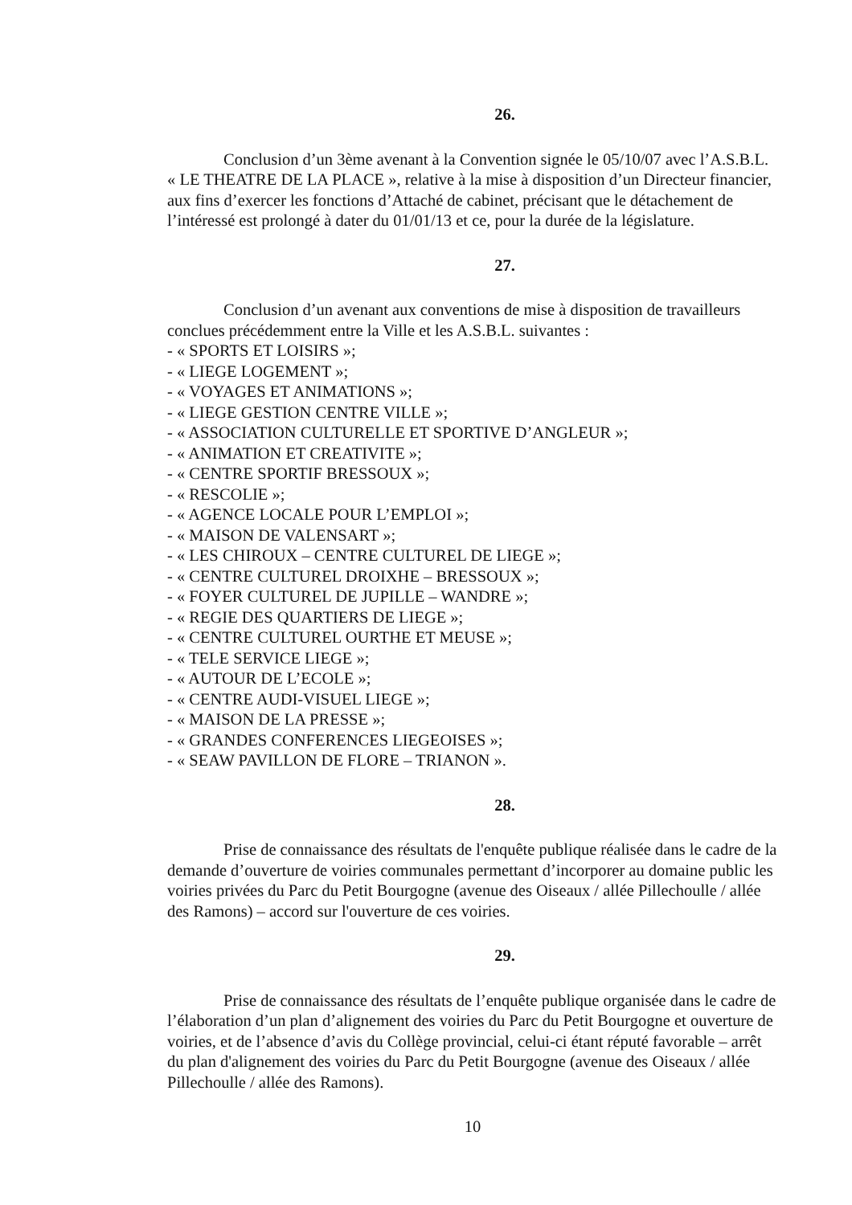26.
Conclusion d’un 3ème avenant à la Convention signée le 05/10/07 avec l’A.S.B.L. « LE THEATRE DE LA PLACE », relative à la mise à disposition d’un Directeur financier, aux fins d’exercer les fonctions d’Attaché de cabinet, précisant que le détachement de l’intéressé est prolongé à dater du 01/01/13 et ce, pour la durée de la législature.
27.
Conclusion d’un avenant aux conventions de mise à disposition de travailleurs conclues précédemment entre la Ville et les A.S.B.L. suivantes :
- « SPORTS ET LOISIRS »;
- « LIEGE LOGEMENT »;
- « VOYAGES ET ANIMATIONS »;
- « LIEGE GESTION CENTRE VILLE »;
- « ASSOCIATION CULTURELLE ET SPORTIVE D’ANGLEUR »;
- « ANIMATION ET CREATIVITE »;
- « CENTRE SPORTIF BRESSOUX »;
- « RESCOLIE »;
- « AGENCE LOCALE POUR L’EMPLOI »;
- « MAISON DE VALENSART »;
- « LES CHIROUX – CENTRE CULTUREL DE LIEGE »;
- « CENTRE CULTUREL DROIXHE – BRESSOUX »;
- « FOYER CULTUREL DE JUPILLE – WANDRE »;
- « REGIE DES QUARTIERS DE LIEGE »;
- « CENTRE CULTUREL OURTHE ET MEUSE »;
- « TELE SERVICE LIEGE »;
- « AUTOUR DE L’ECOLE »;
- « CENTRE AUDI-VISUEL LIEGE »;
- « MAISON DE LA PRESSE »;
- « GRANDES CONFERENCES LIEGEOISES »;
- « SEAW PAVILLON DE FLORE – TRIANON ».
28.
Prise de connaissance des résultats de l'enquête publique réalisée dans le cadre de la demande d’ouverture de voiries communales permettant d’incorporer au domaine public les voiries privées du Parc du Petit Bourgogne (avenue des Oiseaux / allée Pillechoulle / allée des Ramons) – accord sur l'ouverture de ces voiries.
29.
Prise de connaissance des résultats de l’enquête publique organisée dans le cadre de l’élaboration d’un plan d’alignement des voiries du Parc du Petit Bourgogne et ouverture de voiries, et de l’absence d’avis du Collège provincial, celui-ci étant réputé favorable – arrêt du plan d'alignement des voiries du Parc du Petit Bourgogne (avenue des Oiseaux / allée Pillechoulle / allée des Ramons).
10